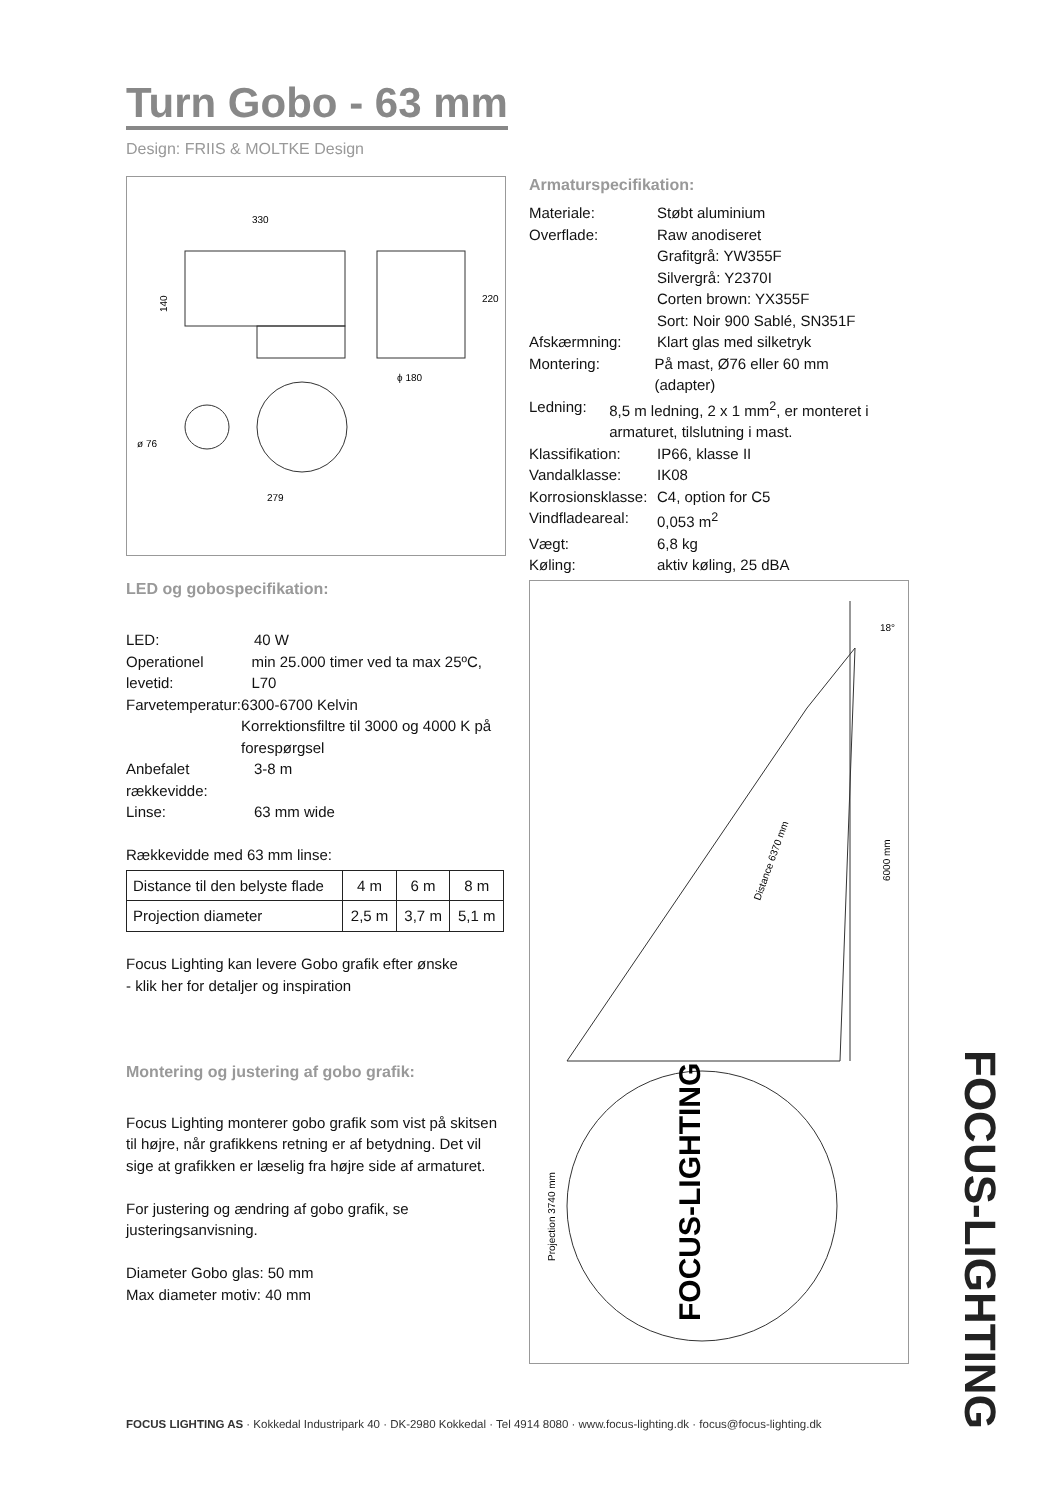Turn Gobo - 63 mm
Design: FRIIS & MOLTKE Design
330
140
ϕ 180
220
ø 76
279
Armaturspecifikation:
Materiale: Støbt aluminium
Overflade: Raw anodiseret
Grafitgrå: YW355F
Silvergrå: Y2370I
Corten brown: YX355F
Sort: Noir 900 Sablé, SN351F
Afskærmning: Klart glas med silketryk
Montering: På mast, Ø76 eller 60 mm (adapter)
Ledning: 8,5 m ledning, 2 x 1 mm<sup>2</sup>, er monteret i armaturet, tilslutning i mast.
Klassifikation: IP66, klasse II
Vandalklasse: IK08
Korrosionsklasse: C4, option for C5
Vindfladeareal: 0,053 m<sup>2</sup>
Vægt: 6,8 kg
Køling: aktiv køling, 25 dBA
LED og gobospecifikation:
LED: 40 W
Operationel levetid: min 25.000 timer ved ta max 25ºC, L70
Farvetemperatur: 6300-6700 Kelvin
Korrektionsfiltre til 3000 og 4000 K på forespørgsel
Anbefalet rækkevidde: 3-8 m
Linse: 63 mm wide
Rækkevidde med 63 mm linse:
| Distance til den belyste flade | 4 m | 6 m | 8 m |
| Projection diameter | 2,5 m | 3,7 m | 5,1 m |
Focus Lighting kan levere Gobo grafik efter ønske
- klik her for detaljer og inspiration
Montering og justering af gobo grafik:
Focus Lighting monterer gobo grafik som vist på skitsen til højre, når grafikkens retning er af betydning. Det vil sige at grafikken er læselig fra højre side af armaturet.
For justering og ændring af gobo grafik, se justeringsanvisning.
Diameter Gobo glas: 50 mm
Max diameter motiv: 40 mm
18°
Distance 6370 mm
6000 mm
FOCUS-LIGHTING
Projection 3740 mm
FOCUS-LIGHTING
FOCUS LIGHTING AS · Kokkedal Industripark 40 · DK-2980 Kokkedal · Tel 4914 8080 · www.focus-lighting.dk · focus@focus-lighting.dk